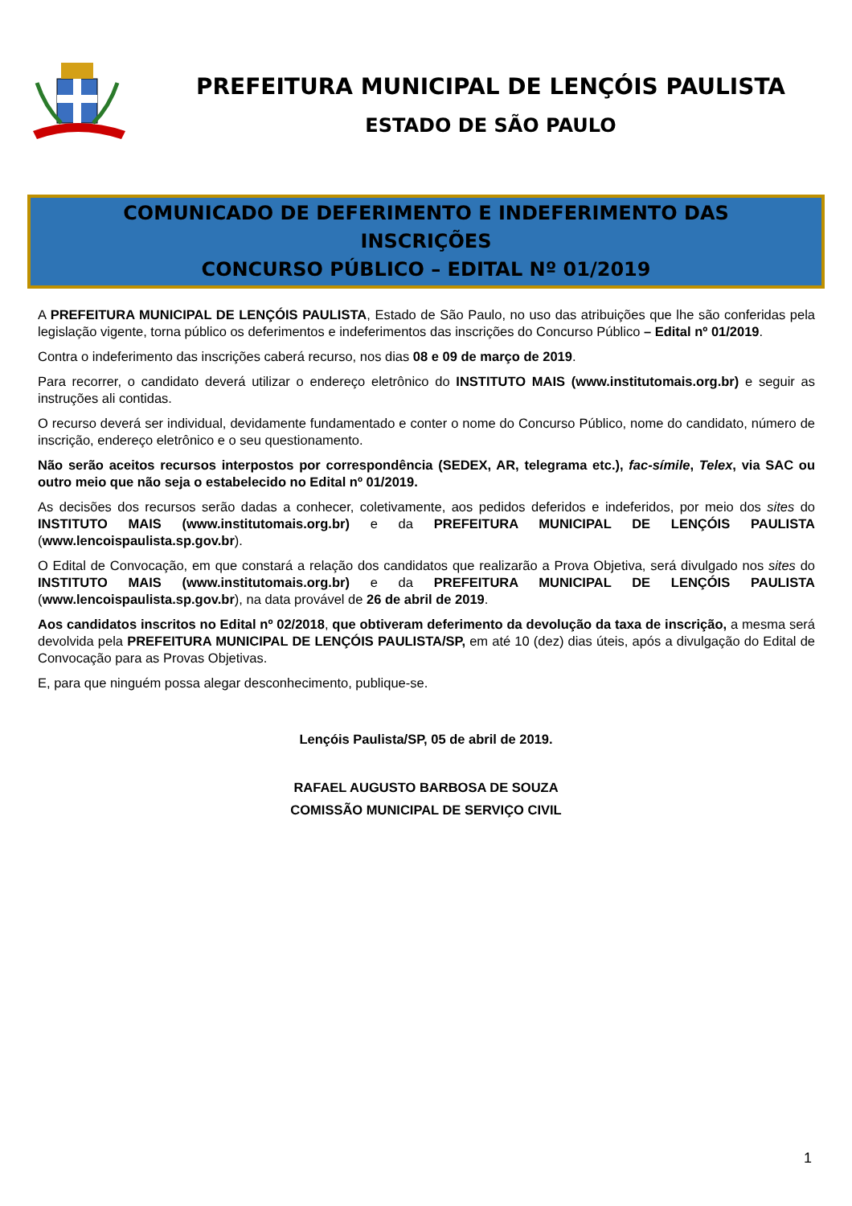PREFEITURA MUNICIPAL DE LENÇÓIS PAULISTA
ESTADO DE SÃO PAULO
COMUNICADO DE DEFERIMENTO E INDEFERIMENTO DAS
INSCRIÇÕES
CONCURSO PÚBLICO – EDITAL Nº 01/2019
A PREFEITURA MUNICIPAL DE LENÇÓIS PAULISTA, Estado de São Paulo, no uso das atribuições que lhe são conferidas pela legislação vigente, torna público os deferimentos e indeferimentos das inscrições do Concurso Público – Edital nº 01/2019.
Contra o indeferimento das inscrições caberá recurso, nos dias 08 e 09 de março de 2019.
Para recorrer, o candidato deverá utilizar o endereço eletrônico do INSTITUTO MAIS (www.institutomais.org.br) e seguir as instruções ali contidas.
O recurso deverá ser individual, devidamente fundamentado e conter o nome do Concurso Público, nome do candidato, número de inscrição, endereço eletrônico e o seu questionamento.
Não serão aceitos recursos interpostos por correspondência (SEDEX, AR, telegrama etc.), fac-símile, Telex, via SAC ou outro meio que não seja o estabelecido no Edital nº 01/2019.
As decisões dos recursos serão dadas a conhecer, coletivamente, aos pedidos deferidos e indeferidos, por meio dos sites do INSTITUTO MAIS (www.institutomais.org.br) e da PREFEITURA MUNICIPAL DE LENÇÓIS PAULISTA (www.lencoispaulista.sp.gov.br).
O Edital de Convocação, em que constará a relação dos candidatos que realizarão a Prova Objetiva, será divulgado nos sites do INSTITUTO MAIS (www.institutomais.org.br) e da PREFEITURA MUNICIPAL DE LENÇÓIS PAULISTA (www.lencoispaulista.sp.gov.br), na data provável de 26 de abril de 2019.
Aos candidatos inscritos no Edital nº 02/2018, que obtiveram deferimento da devolução da taxa de inscrição, a mesma será devolvida pela PREFEITURA MUNICIPAL DE LENÇÓIS PAULISTA/SP, em até 10 (dez) dias úteis, após a divulgação do Edital de Convocação para as Provas Objetivas.
E, para que ninguém possa alegar desconhecimento, publique-se.
Lençóis Paulista/SP, 05 de abril de 2019.
RAFAEL AUGUSTO BARBOSA DE SOUZA
COMISSÃO MUNICIPAL DE SERVIÇO CIVIL
1